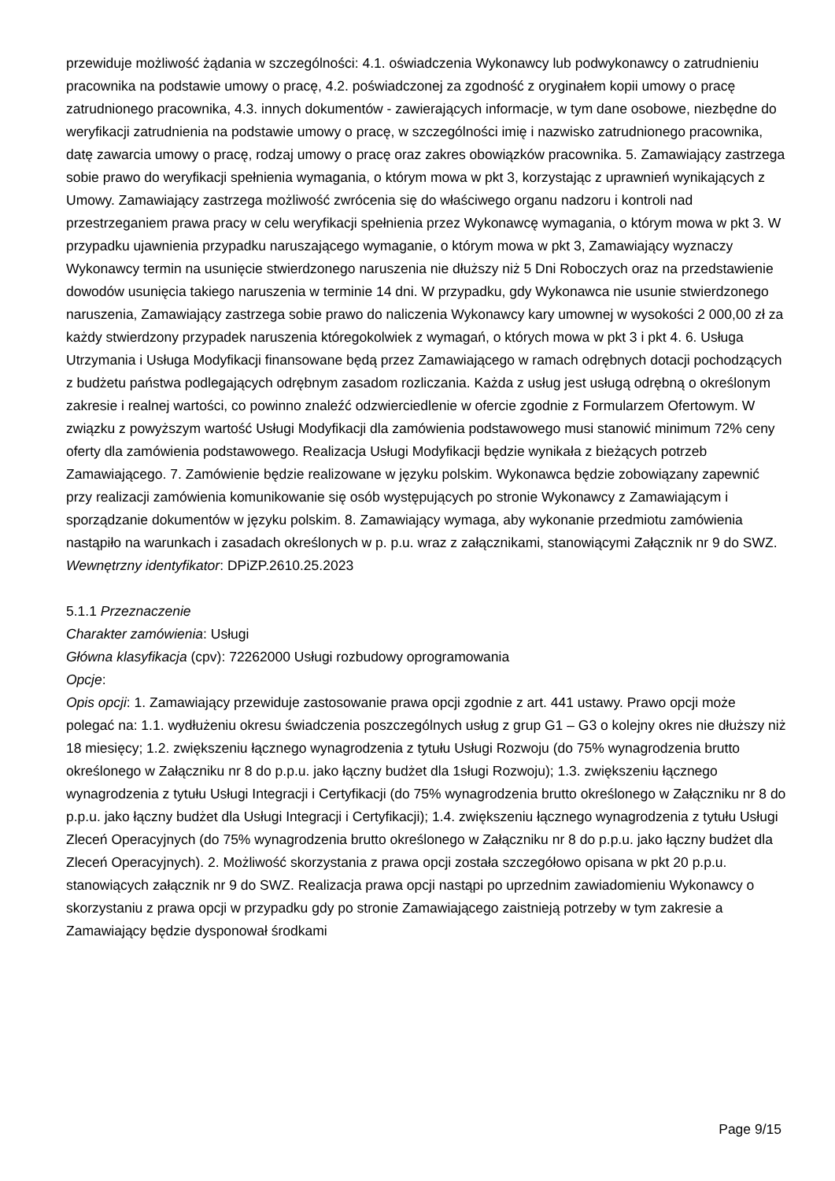przewiduje możliwość żądania w szczególności: 4.1. oświadczenia Wykonawcy lub podwykonawcy o zatrudnieniu pracownika na podstawie umowy o pracę, 4.2. poświadczonej za zgodność z oryginałem kopii umowy o pracę zatrudnionego pracownika, 4.3. innych dokumentów - zawierających informacje, w tym dane osobowe, niezbędne do weryfikacji zatrudnienia na podstawie umowy o pracę, w szczególności imię i nazwisko zatrudnionego pracownika, datę zawarcia umowy o pracę, rodzaj umowy o pracę oraz zakres obowiązków pracownika. 5. Zamawiający zastrzega sobie prawo do weryfikacji spełnienia wymagania, o którym mowa w pkt 3, korzystając z uprawnień wynikających z Umowy. Zamawiający zastrzega możliwość zwrócenia się do właściwego organu nadzoru i kontroli nad przestrzeganiem prawa pracy w celu weryfikacji spełnienia przez Wykonawcę wymagania, o którym mowa w pkt 3. W przypadku ujawnienia przypadku naruszającego wymaganie, o którym mowa w pkt 3, Zamawiający wyznaczy Wykonawcy termin na usunięcie stwierdzonego naruszenia nie dłuższy niż 5 Dni Roboczych oraz na przedstawienie dowodów usunięcia takiego naruszenia w terminie 14 dni. W przypadku, gdy Wykonawca nie usunie stwierdzonego naruszenia, Zamawiający zastrzega sobie prawo do naliczenia Wykonawcy kary umownej w wysokości 2 000,00 zł za każdy stwierdzony przypadek naruszenia któregokolwiek z wymagań, o których mowa w pkt 3 i pkt 4. 6. Usługa Utrzymania i Usługa Modyfikacji finansowane będą przez Zamawiającego w ramach odrębnych dotacji pochodzących z budżetu państwa podlegających odrębnym zasadom rozliczania. Każda z usług jest usługą odrębną o określonym zakresie i realnej wartości, co powinno znaleźć odzwierciedlenie w ofercie zgodnie z Formularzem Ofertowym. W związku z powyższym wartość Usługi Modyfikacji dla zamówienia podstawowego musi stanowić minimum 72% ceny oferty dla zamówienia podstawowego. Realizacja Usługi Modyfikacji będzie wynikała z bieżących potrzeb Zamawiającego. 7. Zamówienie będzie realizowane w języku polskim. Wykonawca będzie zobowiązany zapewnić przy realizacji zamówienia komunikowanie się osób występujących po stronie Wykonawcy z Zamawiającym i sporządzanie dokumentów w języku polskim. 8. Zamawiający wymaga, aby wykonanie przedmiotu zamówienia nastąpiło na warunkach i zasadach określonych w p. p.u. wraz z załącznikami, stanowiącymi Załącznik nr 9 do SWZ.
Wewnętrzny identyfikator: DPiZP.2610.25.2023
5.1.1 Przeznaczenie
Charakter zamówienia: Usługi
Główna klasyfikacja (cpv): 72262000 Usługi rozbudowy oprogramowania
Opcje:
Opis opcji: 1. Zamawiający przewiduje zastosowanie prawa opcji zgodnie z art. 441 ustawy. Prawo opcji może polegać na: 1.1. wydłużeniu okresu świadczenia poszczególnych usług z grup G1 – G3 o kolejny okres nie dłuższy niż 18 miesięcy; 1.2. zwiększeniu łącznego wynagrodzenia z tytułu Usługi Rozwoju (do 75% wynagrodzenia brutto określonego w Załączniku nr 8 do p.p.u. jako łączny budżet dla 1sługi Rozwoju); 1.3. zwiększeniu łącznego wynagrodzenia z tytułu Usługi Integracji i Certyfikacji (do 75% wynagrodzenia brutto określonego w Załączniku nr 8 do p.p.u. jako łączny budżet dla Usługi Integracji i Certyfikacji); 1.4. zwiększeniu łącznego wynagrodzenia z tytułu Usługi Zleceń Operacyjnych (do 75% wynagrodzenia brutto określonego w Załączniku nr 8 do p.p.u. jako łączny budżet dla Zleceń Operacyjnych). 2. Możliwość skorzystania z prawa opcji została szczegółowo opisana w pkt 20 p.p.u. stanowiących załącznik nr 9 do SWZ. Realizacja prawa opcji nastąpi po uprzednim zawiadomieniu Wykonawcy o skorzystaniu z prawa opcji w przypadku gdy po stronie Zamawiającego zaistnieją potrzeby w tym zakresie a Zamawiający będzie dysponował środkami
Page 9/15